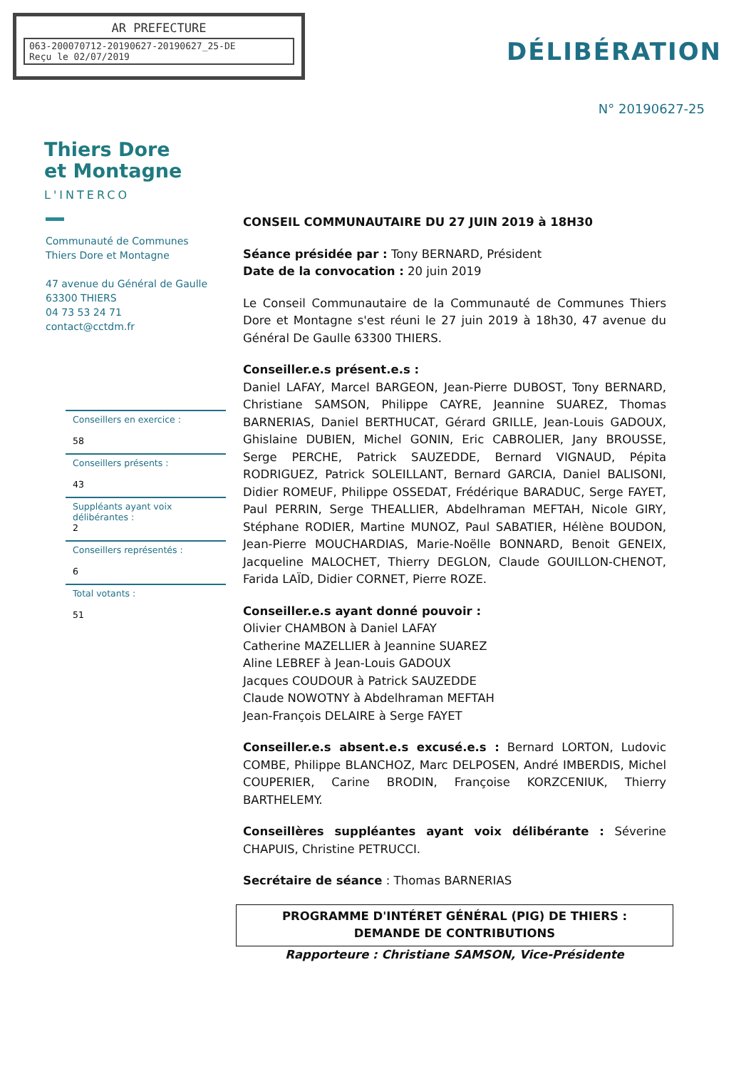AR PREFECTURE
063-200070712-20190627-20190627_25-DE
Reçu le 02/07/2019
Thiers Dore
et Montagne
L'INTERCO
DÉLIBÉRATION
N° 20190627-25
Communauté de Communes
Thiers Dore et Montagne
47 avenue du Général de Gaulle
63300 THIERS
04 73 53 24 71
contact@cctdm.fr
Conseillers en exercice :
58
Conseillers présents :
43
Suppléants ayant voix délibérantes :
2
Conseillers représentés :
6
Total votants :
51
CONSEIL COMMUNAUTAIRE DU 27 JUIN 2019 à 18H30
Séance présidée par : Tony BERNARD, Président
Date de la convocation : 20 juin 2019
Le Conseil Communautaire de la Communauté de Communes Thiers Dore et Montagne s'est réuni le 27 juin 2019 à 18h30, 47 avenue du Général De Gaulle 63300 THIERS.
Conseiller.e.s présent.e.s :
Daniel LAFAY, Marcel BARGEON, Jean-Pierre DUBOST, Tony BERNARD, Christiane SAMSON, Philippe CAYRE, Jeannine SUAREZ, Thomas BARNERIAS, Daniel BERTHUCAT, Gérard GRILLE, Jean-Louis GADOUX, Ghislaine DUBIEN, Michel GONIN, Eric CABROLIER, Jany BROUSSE, Serge PERCHE, Patrick SAUZEDDE, Bernard VIGNAUD, Pépita RODRIGUEZ, Patrick SOLEILLANT, Bernard GARCIA, Daniel BALISONI, Didier ROMEUF, Philippe OSSEDAT, Frédérique BARADUC, Serge FAYET, Paul PERRIN, Serge THEALLIER, Abdelhraman MEFTAH, Nicole GIRY, Stéphane RODIER, Martine MUNOZ, Paul SABATIER, Hélène BOUDON, Jean-Pierre MOUCHARDIAS, Marie-Noëlle BONNARD, Benoit GENEIX, Jacqueline MALOCHET, Thierry DEGLON, Claude GOUILLON-CHENOT, Farida LAÏD, Didier CORNET, Pierre ROZE.
Conseiller.e.s ayant donné pouvoir :
Olivier CHAMBON à Daniel LAFAY
Catherine MAZELLIER à Jeannine SUAREZ
Aline LEBREF à Jean-Louis GADOUX
Jacques COUDOUR à Patrick SAUZEDDE
Claude NOWOTNY à Abdelhraman MEFTAH
Jean-François DELAIRE à Serge FAYET
Conseiller.e.s absent.e.s excusé.e.s : Bernard LORTON, Ludovic COMBE, Philippe BLANCHOZ, Marc DELPOSEN, André IMBERDIS, Michel COUPERIER, Carine BRODIN, Françoise KORZCENIUK, Thierry BARTHELEMY.
Conseillères suppléantes ayant voix délibérante : Séverine CHAPUIS, Christine PETRUCCI.
Secrétaire de séance : Thomas BARNERIAS
PROGRAMME D'INTÉRET GÉNÉRAL (PIG) DE THIERS :
DEMANDE DE CONTRIBUTIONS
Rapporteure : Christiane SAMSON, Vice-Présidente